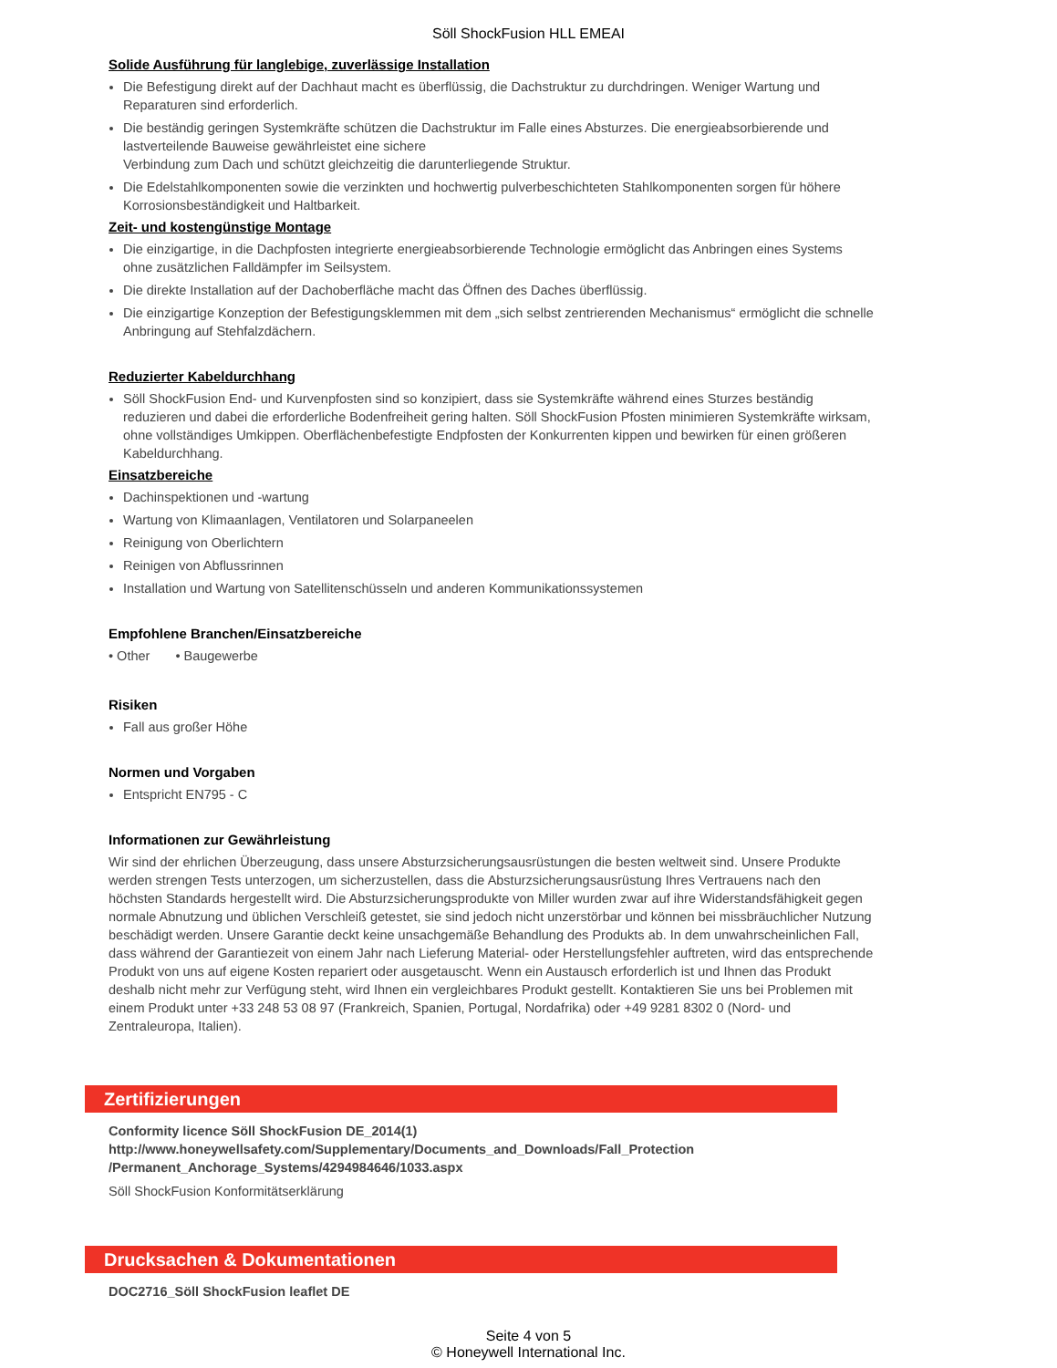Söll ShockFusion HLL EMEAI
Solide Ausführung für langlebige, zuverlässige Installation
Die Befestigung direkt auf der Dachhaut macht es überflüssig, die Dachstruktur zu durchdringen. Weniger Wartung und Reparaturen sind erforderlich.
Die beständig geringen Systemkräfte schützen die Dachstruktur im Falle eines Absturzes. Die energieabsorbierende und lastverteilende Bauweise gewährleistet eine sichere
Verbindung zum Dach und schützt gleichzeitig die darunterliegende Struktur.
Die Edelstahlkomponenten sowie die verzinkten und hochwertig pulverbeschichteten Stahlkomponenten sorgen für höhere Korrosionsbeständigkeit und Haltbarkeit.
Zeit- und kostengünstige Montage
Die einzigartige, in die Dachpfosten integrierte energieabsorbierende Technologie ermöglicht das Anbringen eines Systems ohne zusätzlichen Falldämpfer im Seilsystem.
Die direkte Installation auf der Dachoberfläche macht das Öffnen des Daches überflüssig.
Die einzigartige Konzeption der Befestigungsklemmen mit dem „sich selbst zentrierenden Mechanismus“ ermöglicht die schnelle Anbringung auf Stehfalzdächern.
Reduzierter Kabeldurchhang
Söll ShockFusion End- und Kurvenpfosten sind so konzipiert, dass sie Systemkräfte während eines Sturzes beständig reduzieren und dabei die erforderliche Bodenfreiheit gering halten. Söll ShockFusion Pfosten minimieren Systemkräfte wirksam, ohne vollständiges Umkippen. Oberflächenbefestigte Endpfosten der Konkurrenten kippen und bewirken für einen größeren Kabeldurchhang.
Einsatzbereiche
Dachinspektionen und -wartung
Wartung von Klimaanlagen, Ventilatoren und Solarpaneelen
Reinigung von Oberlichtern
Reinigen von Abflussrinnen
Installation und Wartung von Satellitenschüsseln und anderen Kommunikationssystemen
Empfohlene Branchen/Einsatzbereiche
• Other • Baugewerbe
Risiken
Fall aus großer Höhe
Normen und Vorgaben
Entspricht EN795 - C
Informationen zur Gewährleistung
Wir sind der ehrlichen Überzeugung, dass unsere Absturzsicherungsausrüstungen die besten weltweit sind. Unsere Produkte werden strengen Tests unterzogen, um sicherzustellen, dass die Absturzsicherungsausrüstung Ihres Vertrauens nach den höchsten Standards hergestellt wird. Die Absturzsicherungsprodukte von Miller wurden zwar auf ihre Widerstandsfähigkeit gegen normale Abnutzung und üblichen Verschleiß getestet, sie sind jedoch nicht unzerstörbar und können bei missbräuchlicher Nutzung beschädigt werden. Unsere Garantie deckt keine unsachgemäße Behandlung des Produkts ab. In dem unwahrscheinlichen Fall, dass während der Garantiezeit von einem Jahr nach Lieferung Material- oder Herstellungsfehler auftreten, wird das entsprechende Produkt von uns auf eigene Kosten repariert oder ausgetauscht. Wenn ein Austausch erforderlich ist und Ihnen das Produkt deshalb nicht mehr zur Verfügung steht, wird Ihnen ein vergleichbares Produkt gestellt. Kontaktieren Sie uns bei Problemen mit einem Produkt unter +33 248 53 08 97 (Frankreich, Spanien, Portugal, Nordafrika) oder +49 9281 8302 0 (Nord- und Zentraleuropa, Italien).
Zertifizierungen
Conformity licence Söll ShockFusion DE_2014(1)
http://www.honeywellsafety.com/Supplementary/Documents_and_Downloads/Fall_Protection
/Permanent_Anchorage_Systems/4294984646/1033.aspx
Söll ShockFusion Konformitätserklärung
Drucksachen & Dokumentationen
DOC2716_Söll ShockFusion leaflet DE
Seite 4 von 5
© Honeywell International Inc.